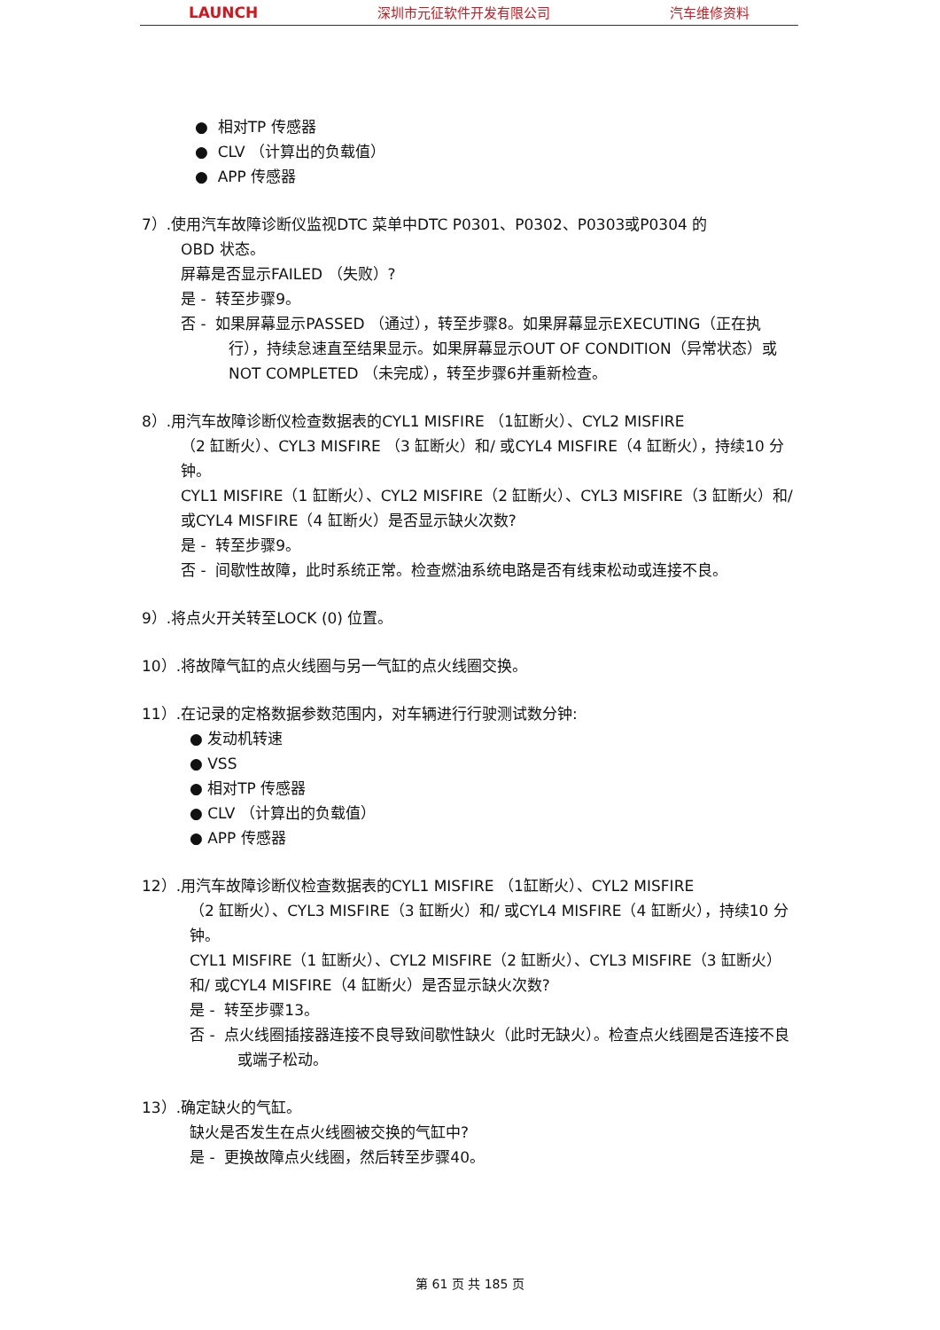LAUNCH 深圳市元征软件开发有限公司 汽车维修资料
● 相对TP 传感器
● CLV （计算出的负载值）
● APP 传感器
7）.使用汽车故障诊断仪监视DTC 菜单中DTC P0301、P0302、P0303或P0304 的
OBD 状态。
屏幕是否显示FAILED （失败）?
是 - 转至步骤9。
否 - 如果屏幕显示PASSED （通过），转至步骤8。如果屏幕显示EXECUTING（正在执行），持续怠速直至结果显示。如果屏幕显示OUT OF CONDITION（异常状态）或NOT COMPLETED （未完成），转至步骤6并重新检查。
8）.用汽车故障诊断仪检查数据表的CYL1 MISFIRE （1缸断火）、CYL2 MISFIRE
（2 缸断火）、CYL3 MISFIRE （3 缸断火）和/ 或CYL4 MISFIRE（4 缸断火），持续10 分钟。
CYL1 MISFIRE（1 缸断火）、CYL2 MISFIRE（2 缸断火）、CYL3 MISFIRE（3 缸断火）和/ 或CYL4 MISFIRE（4 缸断火）是否显示缺火次数?
是 - 转至步骤9。
否 - 间歇性故障，此时系统正常。检查燃油系统电路是否有线束松动或连接不良。
9）.将点火开关转至LOCK (0) 位置。
10）.将故障气缸的点火线圈与另一气缸的点火线圈交换。
11）.在记录的定格数据参数范围内，对车辆进行行驶测试数分钟:
● 发动机转速
● VSS
● 相对TP 传感器
● CLV （计算出的负载值）
● APP 传感器
12）.用汽车故障诊断仪检查数据表的CYL1 MISFIRE （1缸断火）、CYL2 MISFIRE
（2 缸断火）、CYL3 MISFIRE（3 缸断火）和/ 或CYL4 MISFIRE（4 缸断火），持续10 分钟。
CYL1 MISFIRE（1 缸断火）、CYL2 MISFIRE（2 缸断火）、CYL3 MISFIRE（3 缸断火）和/ 或CYL4 MISFIRE（4 缸断火）是否显示缺火次数?
是 - 转至步骤13。
否 - 点火线圈插接器连接不良导致间歇性缺火（此时无缺火）。检查点火线圈是否连接不良或端子松动。
13）.确定缺火的气缸。
缺火是否发生在点火线圈被交换的气缸中?
是 - 更换故障点火线圈，然后转至步骤40。
第 61 页 共 185 页